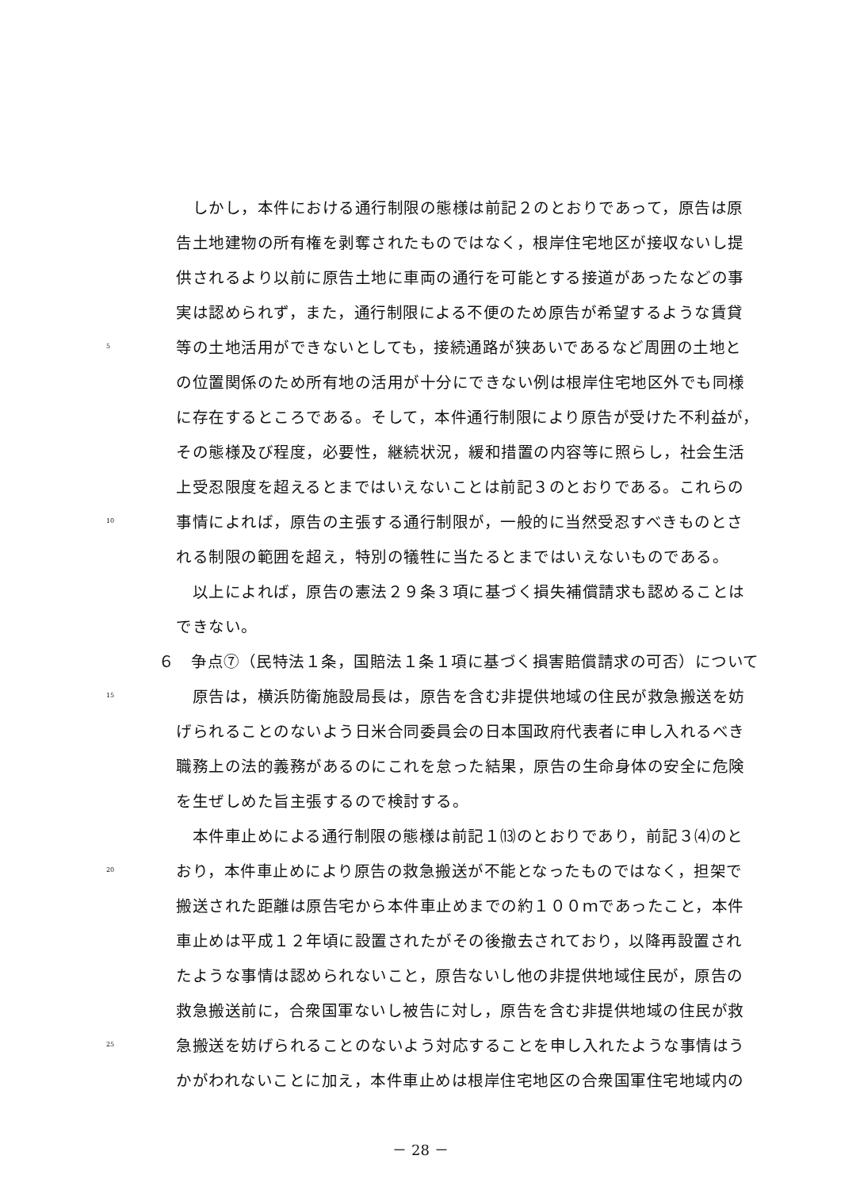しかし，本件における通行制限の態様は前記２のとおりであって，原告は原
告土地建物の所有権を剥奪されたものではなく，根岸住宅地区が接収ないし提
供されるより以前に原告土地に車両の通行を可能とする接道があったなどの事
実は認められず，また，通行制限による不便のため原告が希望するような賃貸
5 等の土地活用ができないとしても，接続通路が狭あいであるなど周囲の土地と
の位置関係のため所有地の活用が十分にできない例は根岸住宅地区外でも同様
に存在するところである。そして，本件通行制限により原告が受けた不利益が，
その態様及び程度，必要性，継続状況，緩和措置の内容等に照らし，社会生活
上受忍限度を超えるとまではいえないことは前記３のとおりである。これらの
10 事情によれば，原告の主張する通行制限が，一般的に当然受忍すべきものとさ
れる制限の範囲を超え，特別の犠牲に当たるとまではいえないものである。
　以上によれば，原告の憲法２９条３項に基づく損失補償請求も認めることは
できない。
６　争点⑦（民特法１条，国賠法１条１項に基づく損害賠償請求の可否）について
15　原告は，横浜防衛施設局長は，原告を含む非提供地域の住民が救急搬送を妨
げられることのないよう日米合同委員会の日本国政府代表者に申し入れるべき
職務上の法的義務があるのにこれを怠った結果，原告の生命身体の安全に危険
を生ぜしめた旨主張するので検討する。
　本件車止めによる通行制限の態様は前記１⒀のとおりであり，前記３⑷のと
20 おり，本件車止めにより原告の救急搬送が不能となったものではなく，担架で
搬送された距離は原告宅から本件車止めまでの約１００ｍであったこと，本件
車止めは平成１２年頃に設置されたがその後撤去されており，以降再設置され
たような事情は認められないこと，原告ないし他の非提供地域住民が，原告の
救急搬送前に，合衆国軍ないし被告に対し，原告を含む非提供地域の住民が救
25 急搬送を妨げられることのないよう対応することを申し入れたような事情はう
かがわれないことに加え，本件車止めは根岸住宅地区の合衆国軍住宅地域内の
－ 28 －